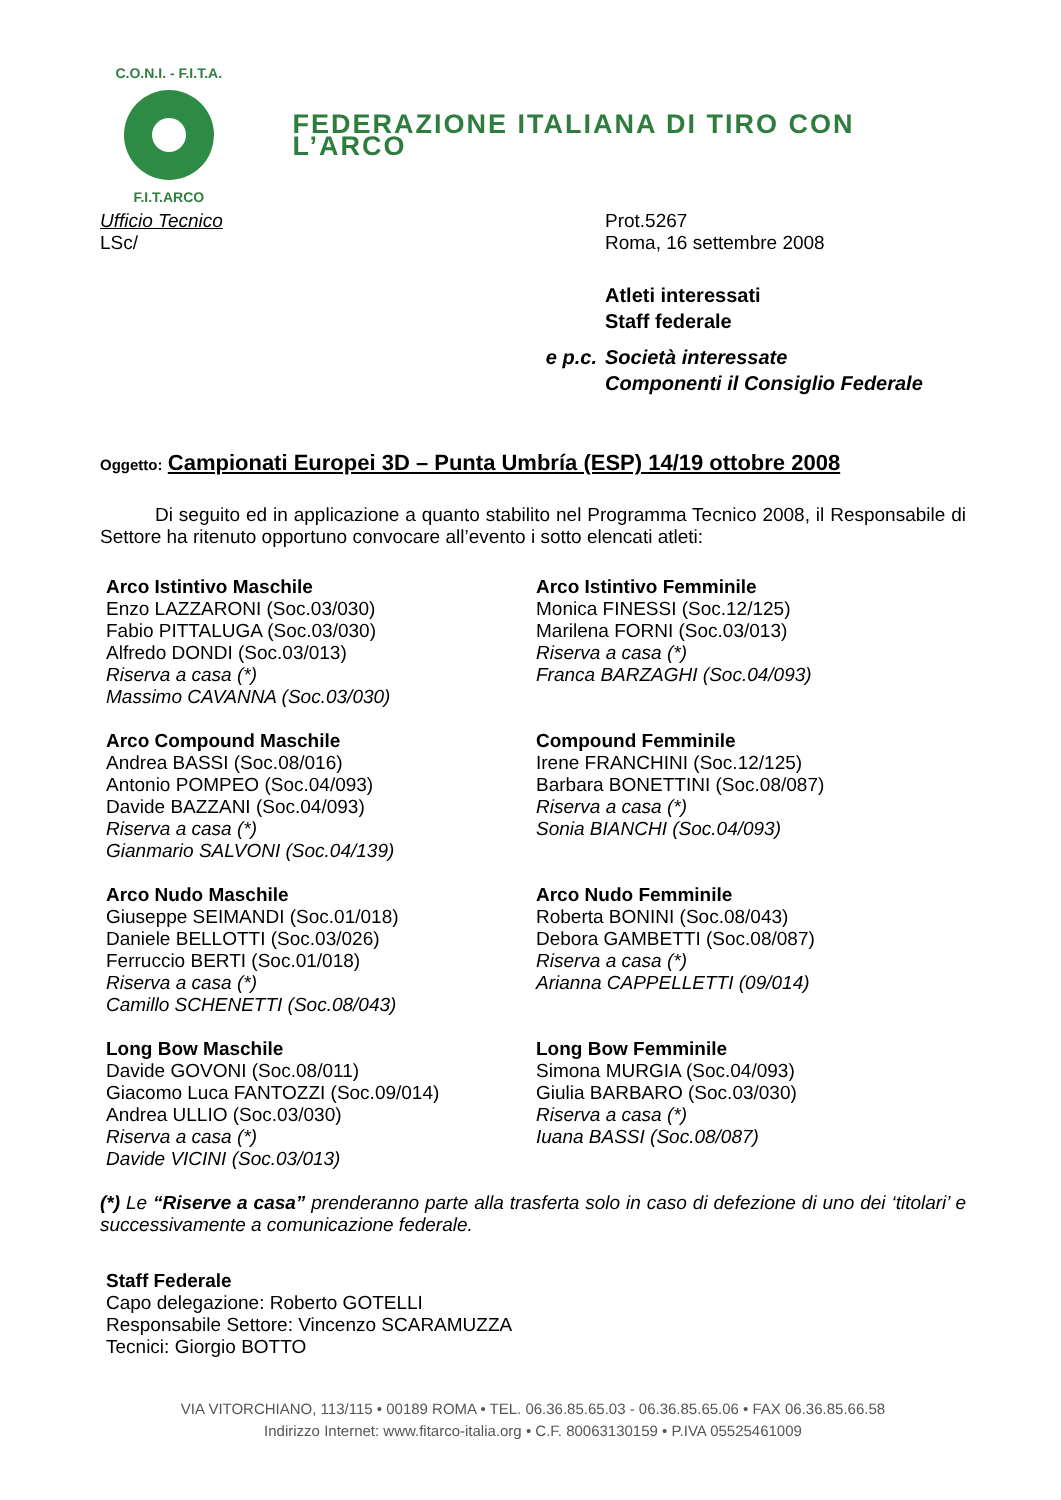C.O.N.I. - F.I.T.A.
F.I.T.ARCO
FEDERAZIONE ITALIANA DI TIRO CON L’ARCO
Ufficio Tecnico Prot.5267
LSc/ Roma, 16 settembre 2008
Atleti interessati
Staff federale
e p.c. Società interessate
Componenti il Consiglio Federale
Oggetto: Campionati Europei 3D – Punta Umbría (ESP) 14/19 ottobre 2008
Di seguito ed in applicazione a quanto stabilito nel Programma Tecnico 2008, il Responsabile di Settore ha ritenuto opportuno convocare all’evento i sotto elencati atleti:
Arco Istintivo Maschile
Enzo LAZZARONI (Soc.03/030)
Fabio PITTALUGA (Soc.03/030)
Alfredo DONDI (Soc.03/013)
Riserva a casa (*)
Massimo CAVANNA (Soc.03/030)
Arco Compound Maschile
Andrea BASSI (Soc.08/016)
Antonio POMPEO (Soc.04/093)
Davide BAZZANI (Soc.04/093)
Riserva a casa (*)
Gianmario SALVONI (Soc.04/139)
Arco Nudo Maschile
Giuseppe SEIMANDI (Soc.01/018)
Daniele BELLOTTI (Soc.03/026)
Ferruccio BERTI (Soc.01/018)
Riserva a casa (*)
Camillo SCHENETTI (Soc.08/043)
Long Bow Maschile
Davide GOVONI (Soc.08/011)
Giacomo Luca FANTOZZI (Soc.09/014)
Andrea ULLIO (Soc.03/030)
Riserva a casa (*)
Davide VICINI (Soc.03/013)
Arco Istintivo Femminile
Monica FINESSI (Soc.12/125)
Marilena FORNI (Soc.03/013)
Riserva a casa (*)
Franca BARZAGHI (Soc.04/093)
Compound Femminile
Irene FRANCHINI (Soc.12/125)
Barbara BONETTINI (Soc.08/087)
Riserva a casa (*)
Sonia BIANCHI (Soc.04/093)
Arco Nudo Femminile
Roberta BONINI (Soc.08/043)
Debora GAMBETTI (Soc.08/087)
Riserva a casa (*)
Arianna CAPPELLETTI (09/014)
Long Bow Femminile
Simona MURGIA (Soc.04/093)
Giulia BARBARO (Soc.03/030)
Riserva a casa (*)
Iuana BASSI (Soc.08/087)
(*) Le “Riserve a casa” prenderanno parte alla trasferta solo in caso di defezione di uno dei ‘titolari’ e successivamente a comunicazione federale.
Staff Federale
Capo delegazione: Roberto GOTELLI
Responsabile Settore: Vincenzo SCARAMUZZA
Tecnici: Giorgio BOTTO
VIA VITORCHIANO, 113/115 • 00189 ROMA • TEL. 06.36.85.65.03 - 06.36.85.65.06 • FAX 06.36.85.66.58
Indirizzo Internet: www.fitarco-italia.org • C.F. 80063130159 • P.IVA 05525461009